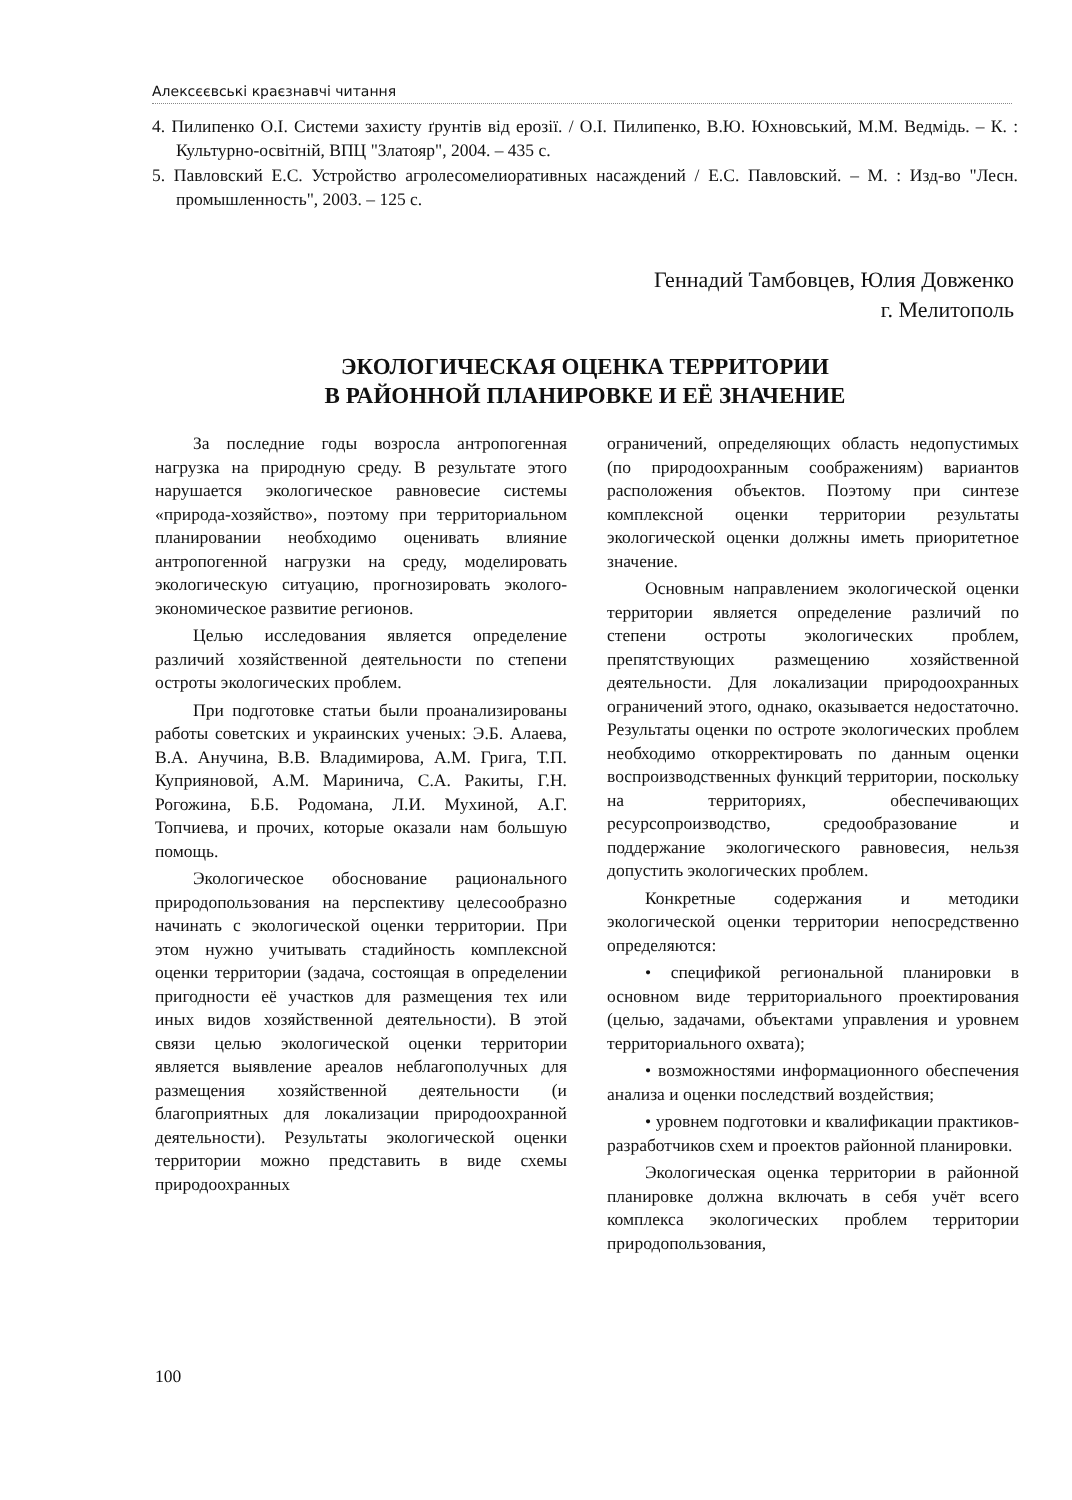Алексєєвські краєзнавчі читання
4. Пилипенко О.І. Системи захисту ґрунтів від ерозії. / О.І. Пилипенко, В.Ю. Юхновський, М.М. Ведмідь. – К. : Культурно-освітній, ВПЦ "Златояр", 2004. – 435 с.
5. Павловский Е.С. Устройство агролесомелиоративных насаждений / Е.С. Павловский. – М. : Изд-во "Лесн. промышленность", 2003. – 125 с.
Геннадий Тамбовцев, Юлия Довженко
г. Мелитополь
ЭКОЛОГИЧЕСКАЯ ОЦЕНКА ТЕРРИТОРИИ
В РАЙОННОЙ ПЛАНИРОВКЕ И ЕЁ ЗНАЧЕНИЕ
За последние годы возросла антропогенная нагрузка на природную среду. В результате этого нарушается экологическое равновесие системы «природа-хозяйство», поэтому при территориальном планировании необходимо оценивать влияние антропогенной нагрузки на среду, моделировать экологическую ситуацию, прогнозировать эколого-экономическое развитие регионов.
Целью исследования является определение различий хозяйственной деятельности по степени остроты экологических проблем.
При подготовке статьи были проанализированы работы советских и украинских ученых: Э.Б. Алаева, В.А. Анучина, В.В. Владимирова, А.М. Грига, Т.П. Куприяновой, А.М. Маринича, С.А. Ракиты, Г.Н. Рогожина, Б.Б. Родомана, Л.И. Мухиной, А.Г. Топчиева, и прочих, которые оказали нам большую помощь.
Экологическое обоснование рационального природопользования на перспективу целесообразно начинать с экологической оценки территории. При этом нужно учитывать стадийность комплексной оценки территории (задача, состоящая в определении пригодности её участков для размещения тех или иных видов хозяйственной деятельности). В этой связи целью экологической оценки территории является выявление ареалов неблагополучных для размещения хозяйственной деятельности (и благоприятных для локализации природоохранной деятельности). Результаты экологической оценки территории можно представить в виде схемы природоохранных
ограничений, определяющих область недопустимых (по природоохранным соображениям) вариантов расположения объектов. Поэтому при синтезе комплексной оценки территории результаты экологической оценки должны иметь приоритетное значение.
Основным направлением экологической оценки территории является определение различий по степени остроты экологических проблем, препятствующих размещению хозяйственной деятельности. Для локализации природоохранных ограничений этого, однако, оказывается недостаточно. Результаты оценки по остроте экологических проблем необходимо откорректировать по данным оценки воспроизводственных функций территории, поскольку на территориях, обеспечивающих ресурсопроизводство, средообразование и поддержание экологического равновесия, нельзя допустить экологических проблем.
Конкретные содержания и методики экологической оценки территории непосредственно определяются:
• спецификой региональной планировки в основном виде территориального проектирования (целью, задачами, объектами управления и уровнем территориального охвата);
• возможностями информационного обеспечения анализа и оценки последствий воздействия;
• уровнем подготовки и квалификации практиков-разработчиков схем и проектов районной планировки.
Экологическая оценка территории в районной планировке должна включать в себя учёт всего комплекса экологических проблем территории природопользования,
100